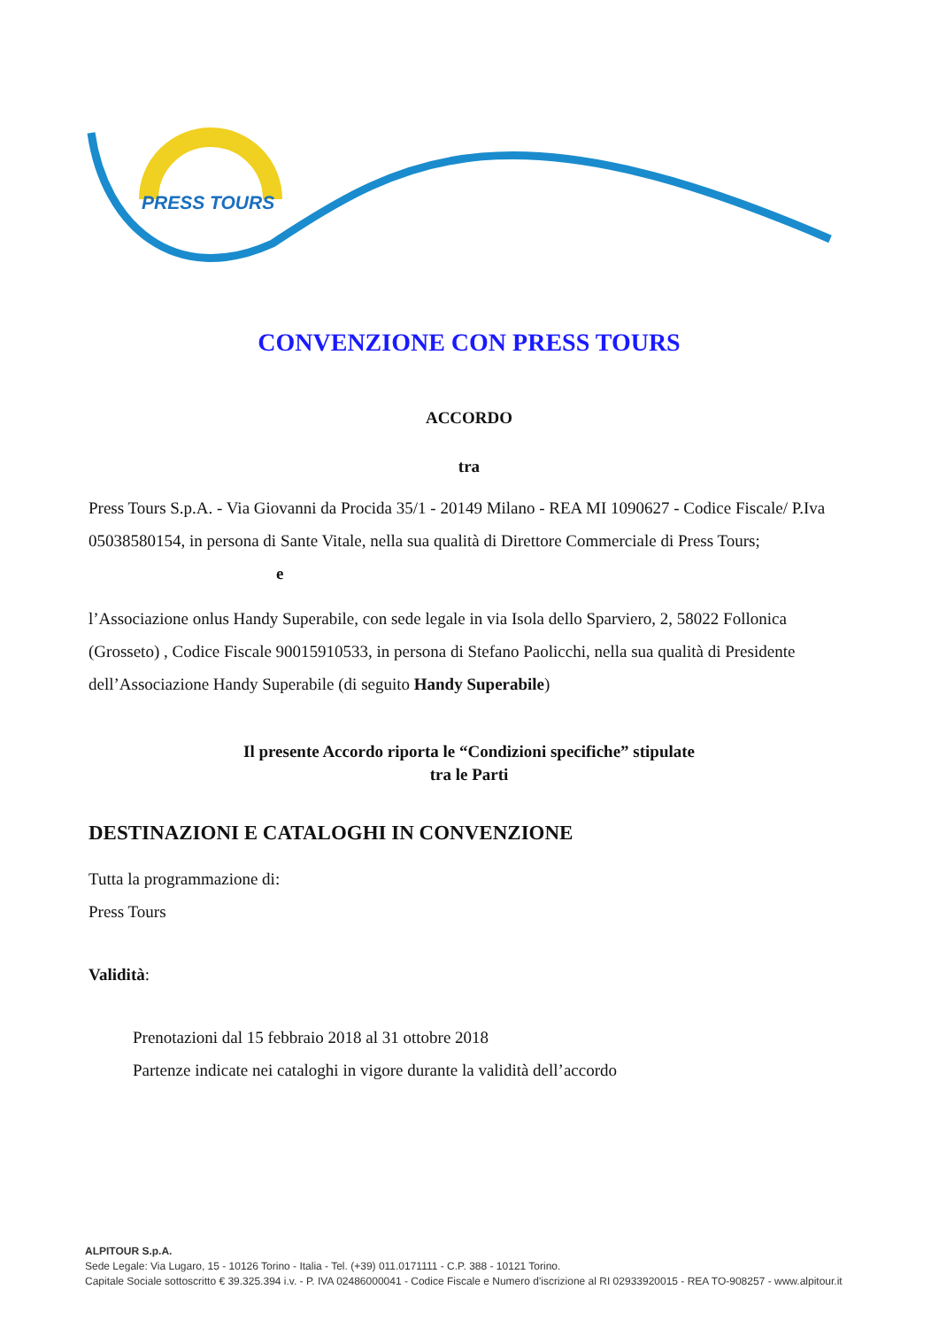PRESS TOURS
CONVENZIONE CON PRESS TOURS
ACCORDO
tra
Press Tours S.p.A. - Via Giovanni da Procida 35/1 - 20149 Milano - REA MI 1090627 - Codice Fiscale/ P.Iva 05038580154, in persona di Sante Vitale, nella sua qualità di Direttore Commerciale di Press Tours;
e
l’Associazione onlus Handy Superabile, con sede legale in via Isola dello Sparviero, 2, 58022 Follonica (Grosseto) , Codice Fiscale 90015910533, in persona di Stefano Paolicchi, nella sua qualità di Presidente dell’Associazione Handy Superabile (di seguito Handy Superabile)
Il presente Accordo riporta le “Condizioni specifiche” stipulate
tra le Parti
DESTINAZIONI E CATALOGHI IN CONVENZIONE
Tutta la programmazione di:
Press Tours
Validità:
Prenotazioni dal 15 febbraio 2018 al 31 ottobre 2018
Partenze indicate nei cataloghi in vigore durante la validità dell’accordo
ALPITOUR S.p.A.
Sede Legale: Via Lugaro, 15 - 10126 Torino - Italia - Tel. (+39) 011.0171111 - C.P. 388 - 10121 Torino.
Capitale Sociale sottoscritto € 39.325.394 i.v. - P. IVA 02486000041 - Codice Fiscale e Numero d'iscrizione al RI 02933920015 - REA TO-908257 - www.alpitour.it